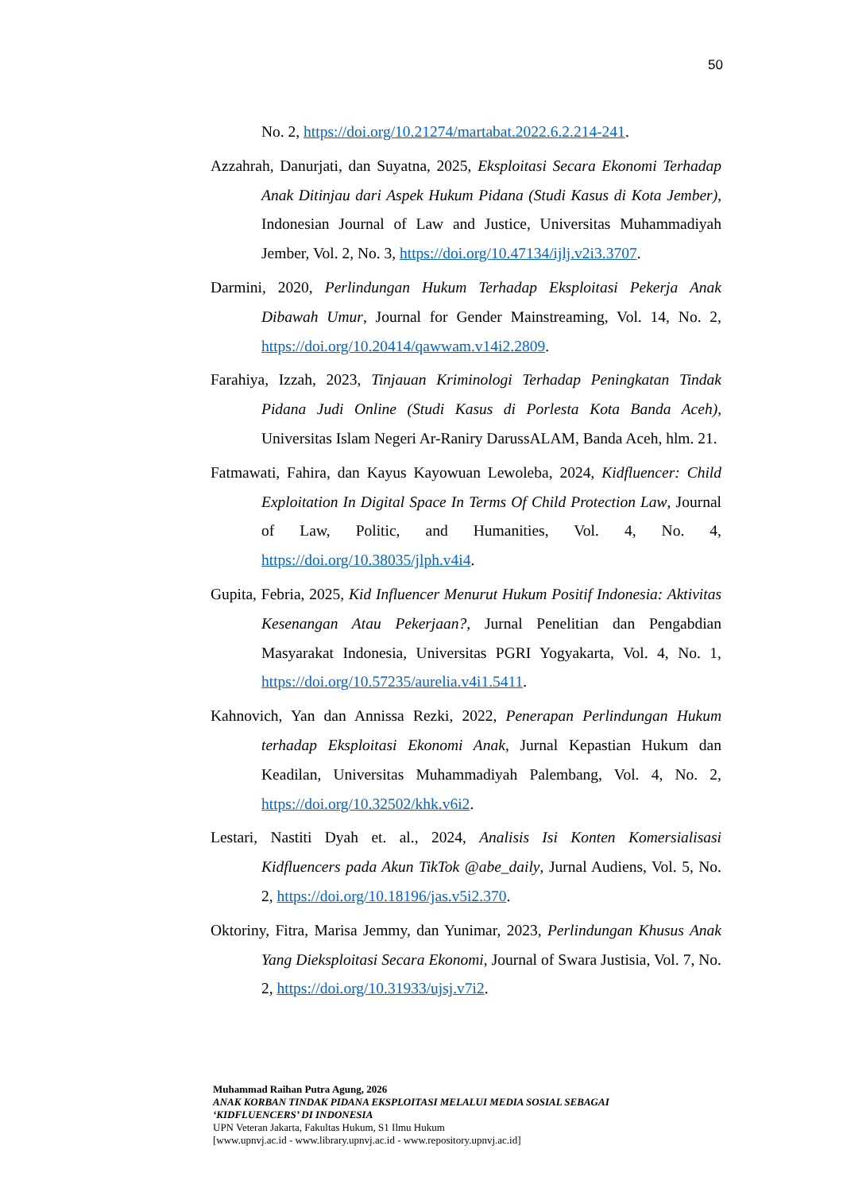50
No. 2, https://doi.org/10.21274/martabat.2022.6.2.214-241.
Azzahrah, Danurjati, dan Suyatna, 2025, Eksploitasi Secara Ekonomi Terhadap Anak Ditinjau dari Aspek Hukum Pidana (Studi Kasus di Kota Jember), Indonesian Journal of Law and Justice, Universitas Muhammadiyah Jember, Vol. 2, No. 3, https://doi.org/10.47134/ijlj.v2i3.3707.
Darmini, 2020, Perlindungan Hukum Terhadap Eksploitasi Pekerja Anak Dibawah Umur, Journal for Gender Mainstreaming, Vol. 14, No. 2, https://doi.org/10.20414/qawwam.v14i2.2809.
Farahiya, Izzah, 2023, Tinjauan Kriminologi Terhadap Peningkatan Tindak Pidana Judi Online (Studi Kasus di Porlesta Kota Banda Aceh), Universitas Islam Negeri Ar-Raniry DarussALAM, Banda Aceh, hlm. 21.
Fatmawati, Fahira, dan Kayus Kayowuan Lewoleba, 2024, Kidfluencer: Child Exploitation In Digital Space In Terms Of Child Protection Law, Journal of Law, Politic, and Humanities, Vol. 4, No. 4, https://doi.org/10.38035/jlph.v4i4.
Gupita, Febria, 2025, Kid Influencer Menurut Hukum Positif Indonesia: Aktivitas Kesenangan Atau Pekerjaan?, Jurnal Penelitian dan Pengabdian Masyarakat Indonesia, Universitas PGRI Yogyakarta, Vol. 4, No. 1, https://doi.org/10.57235/aurelia.v4i1.5411.
Kahnovich, Yan dan Annissa Rezki, 2022, Penerapan Perlindungan Hukum terhadap Eksploitasi Ekonomi Anak, Jurnal Kepastian Hukum dan Keadilan, Universitas Muhammadiyah Palembang, Vol. 4, No. 2, https://doi.org/10.32502/khk.v6i2.
Lestari, Nastiti Dyah et. al., 2024, Analisis Isi Konten Komersialisasi Kidfluencers pada Akun TikTok @abe_daily, Jurnal Audiens, Vol. 5, No. 2, https://doi.org/10.18196/jas.v5i2.370.
Oktoriny, Fitra, Marisa Jemmy, dan Yunimar, 2023, Perlindungan Khusus Anak Yang Dieksploitasi Secara Ekonomi, Journal of Swara Justisia, Vol. 7, No. 2, https://doi.org/10.31933/ujsj.v7i2.
Muhammad Raihan Putra Agung, 2026
ANAK KORBAN TINDAK PIDANA EKSPLOITASI MELALUI MEDIA SOSIAL SEBAGAI
‘KIDFLUENCERS’ DI INDONESIA
UPN Veteran Jakarta, Fakultas Hukum, S1 Ilmu Hukum
[www.upnvj.ac.id - www.library.upnvj.ac.id - www.repository.upnvj.ac.id]